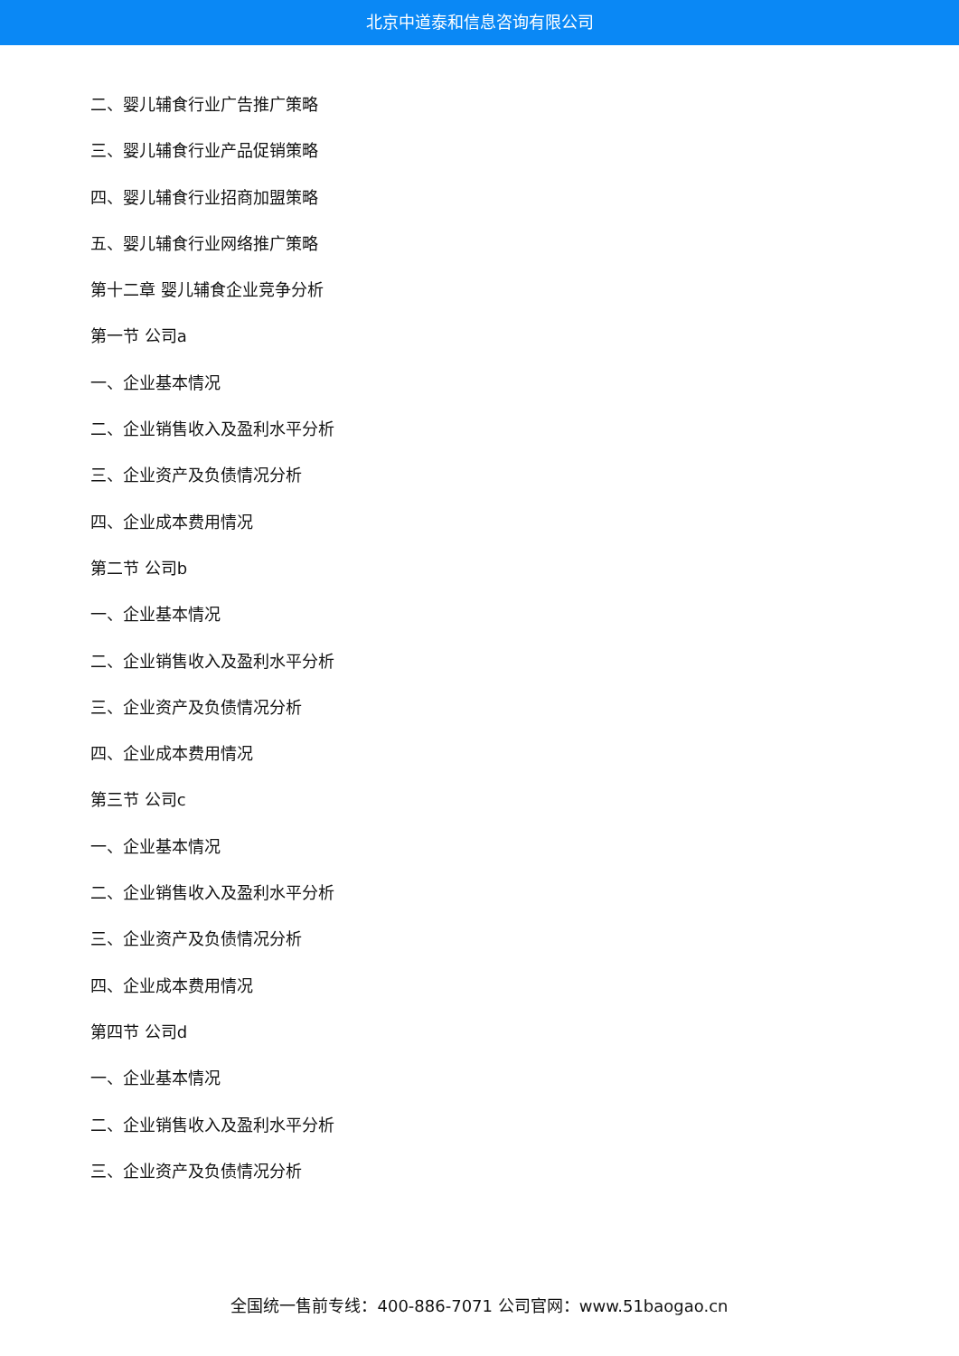北京中道泰和信息咨询有限公司
二、婴儿辅食行业广告推广策略
三、婴儿辅食行业产品促销策略
四、婴儿辅食行业招商加盟策略
五、婴儿辅食行业网络推广策略
第十二章 婴儿辅食企业竞争分析
第一节 公司a
一、企业基本情况
二、企业销售收入及盈利水平分析
三、企业资产及负债情况分析
四、企业成本费用情况
第二节 公司b
一、企业基本情况
二、企业销售收入及盈利水平分析
三、企业资产及负债情况分析
四、企业成本费用情况
第三节 公司c
一、企业基本情况
二、企业销售收入及盈利水平分析
三、企业资产及负债情况分析
四、企业成本费用情况
第四节 公司d
一、企业基本情况
二、企业销售收入及盈利水平分析
三、企业资产及负债情况分析
全国统一售前专线：400-886-7071 公司官网：www.51baogao.cn